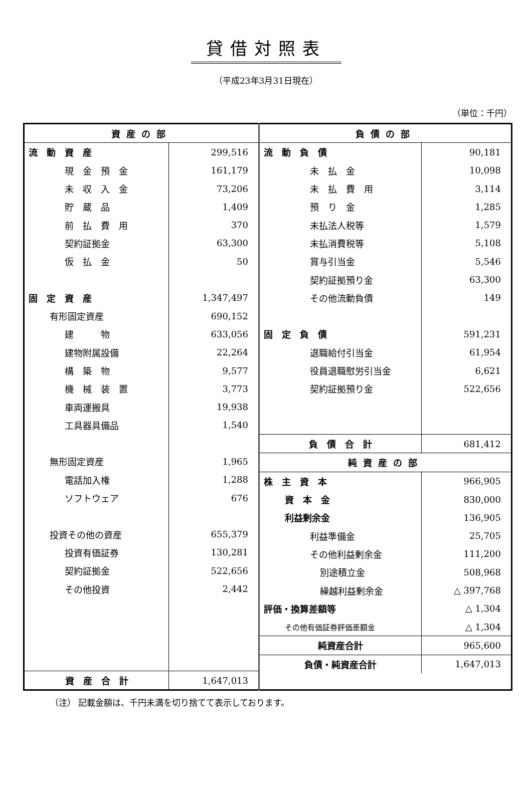貸借対照表
（平成23年3月31日現在）
（単位：千円）
| / 資産の部 / / / 流 動 資 産 / 299,516 / / 現 金 預 金 / 161,179 / / 未 収 入 金 / 73,206 / / 貯 蔵 品 / 1,409 / / 前 払 費 用 / 370 / / 契約証拠金 / 63,300 / / 仮 払 金 / 50 / / 固 定 資 産 / 1,347,497 / / 有形固定資産 / 690,152 / / 建 物 / 633,056 / / 建物附属設備 / 22,264 / / 構 築 物 / 9,577 / / 機 械 装 置 / 3,773 / / 車両運搬具 / 19,938 / / 工具器具備品 / 1,540 / / 無形固定資産 / 1,965 / / 電話加入権 / 1,288 / / ソフトウェア / 676 / / 投資その他の資産 / 655,379 / / 投資有価証券 / 130,281 / / 契約証拠金 / 522,656 / / その他投資 / 2,442 / / 資 産 合 計 / 1,647,013 / | / 負債の部 / / / 流 動 負 債 / 90,181 / / 未 払 金 / 10,098 / / 未 払 費 用 / 3,114 / / 預 り 金 / 1,285 / / 未払法人税等 / 1,579 / / 未払消費税等 / 5,108 / / 賞与引当金 / 5,546 / / 契約証拠預り金 / 63,300 / / その他流動負債 / 149 / / 固 定 負 債 / 591,231 / / 退職給付引当金 / 61,954 / / 役員退職慰労引当金 / 6,621 / / 契約証拠預り金 / 522,656 / / 負 債 合 計 / 681,412 / / 純資産の部 / / / 株 主 資 本 / 966,905 / / 資 本 金 / 830,000 / / 利益剰余金 / 136,905 / / 利益準備金 / 25,705 / / その他利益剰余金 / 111,200 / / 別途積立金 / 508,968 / / 繰越利益剰余金 / △ 397,768 / / 評価・換算差額等 / △ 1,304 / / その他有価証券評価差額金 / △ 1,304 / / 純資産合計 / 965,600 / / 負債・純資産合計 / 1,647,013 / |
（注） 記載金額は、千円未満を切り捨てて表示しております。